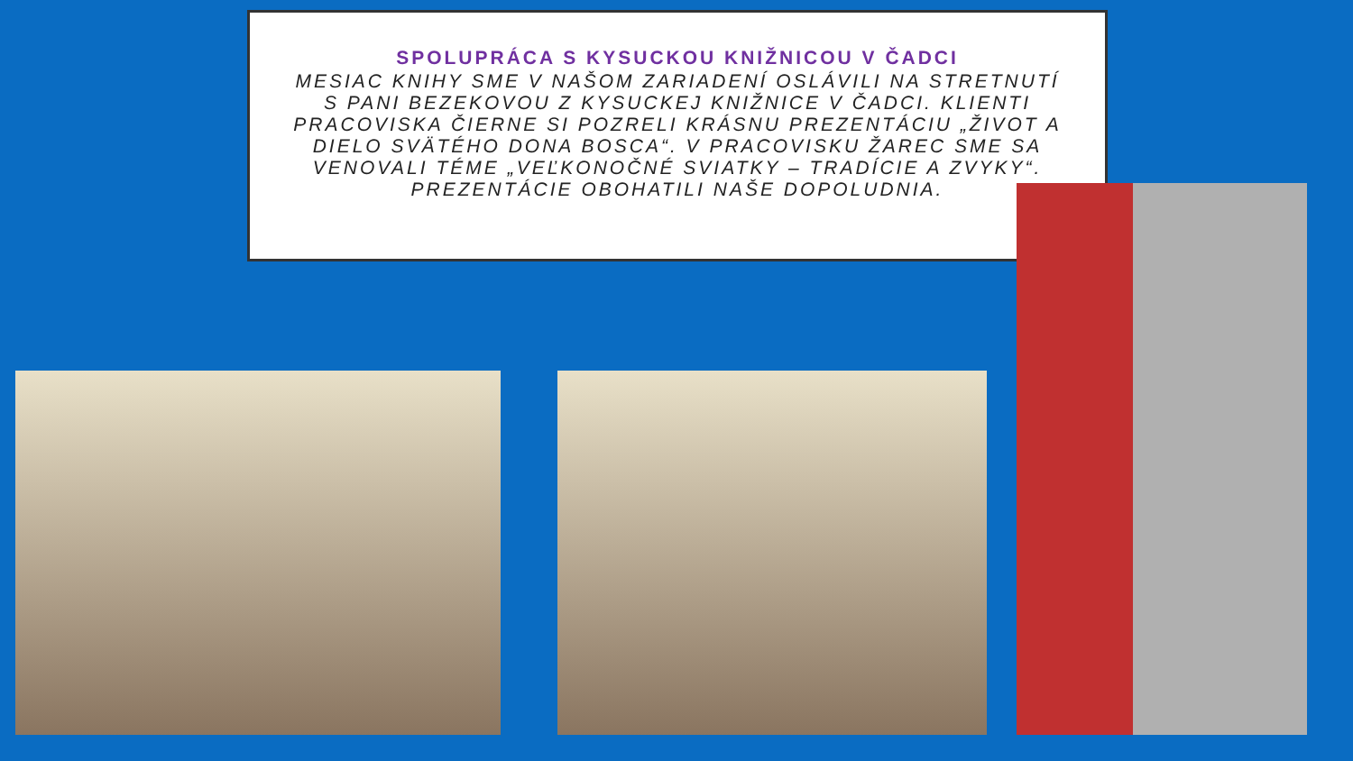SPOLUPRÁCA S KYSUCKOU KNIŽNICOU V ČADCI
MESIAC KNIHY SME V NAŠOM ZARIADENÍ OSLÁVILI NA STRETNUTÍ S PANI BEZEKOVOU Z KYSUCKEJ KNIŽNICE V ČADCI. KLIENTI PRACOVISKA ČIERNE SI POZRELI KRÁSNU PREZENTÁCIU „ŽIVOT A DIELO SVÄTÉHO DONA BOSCA“. V PRACOVISKU ŽAREC SME SA VENOVALI TÉME „VEĽKONOČNÉ SVIATKY – TRADÍCIE A ZVYKY“. PREZENTÁCIE OBOHATILI NAŠE DOPOLUDNIA.